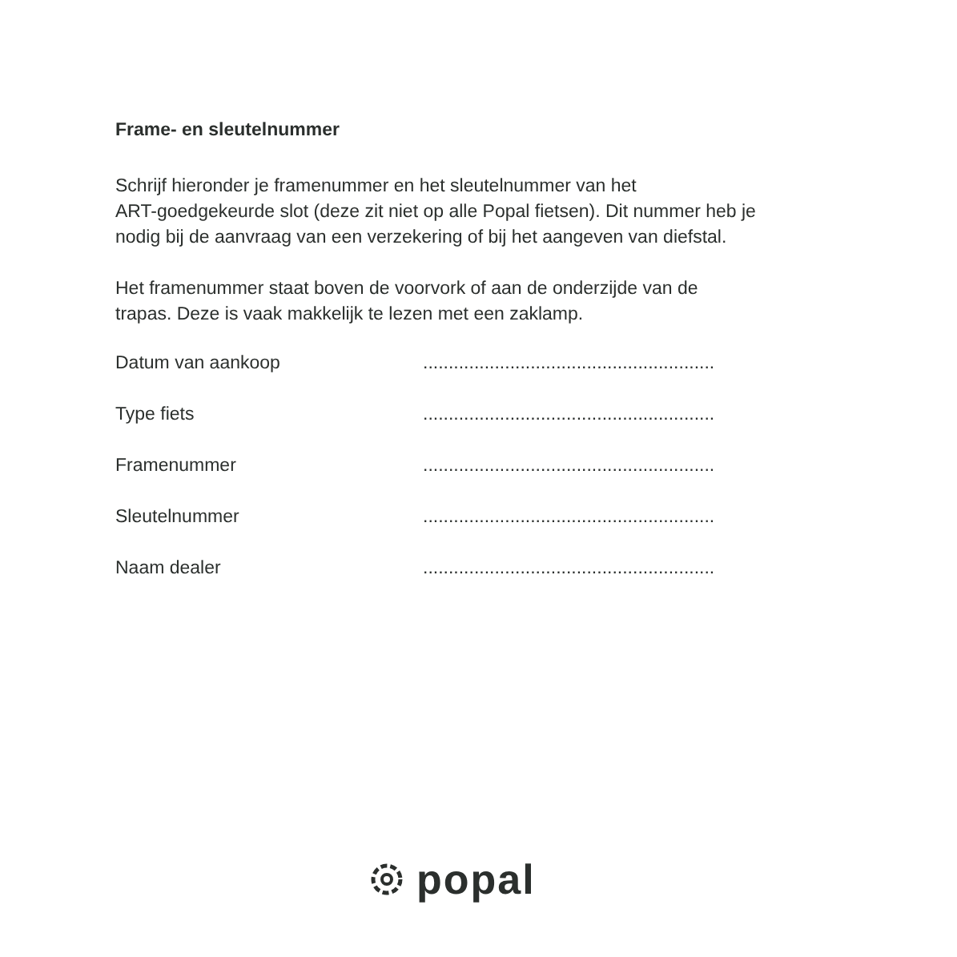Frame- en sleutelnummer
Schrijf hieronder je framenummer en het sleutelnummer van het
ART-goedgekeurde slot (deze zit niet op alle Popal fietsen). Dit nummer heb je
nodig bij de aanvraag van een verzekering of bij het aangeven van diefstal.
Het framenummer staat boven de voorvork of aan de onderzijde van de
trapas. Deze is vaak makkelijk te lezen met een zaklamp.
Datum van aankoop.........................................................
Type fiets.........................................................
Framenummer.........................................................
Sleutelnummer.........................................................
Naam dealer.........................................................
popal